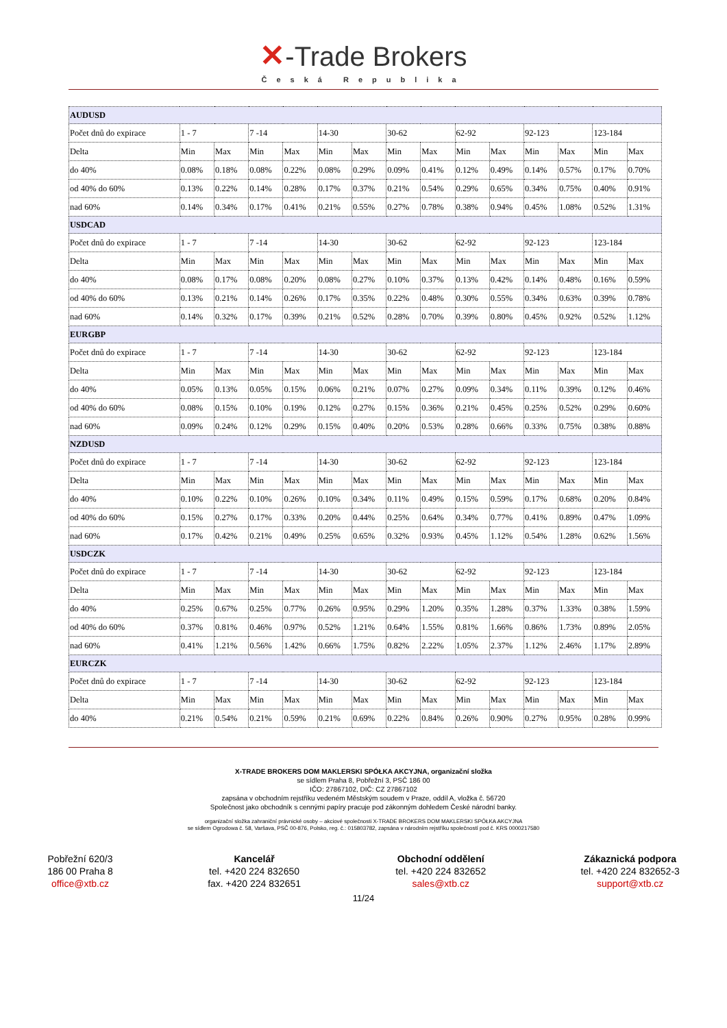✕-Trade Brokers
Česká Republika
| AUDUSD | | | | | | | | | | | | | | |
| Počet dnů do expirace | 1 - 7 | | 7 -14 | | 14-30 | | 30-62 | | 62-92 | | 92-123 | | 123-184 | |
| Delta | Min | Max | Min | Max | Min | Max | Min | Max | Min | Max | Min | Max | Min | Max |
| do 40% | 0.08% | 0.18% | 0.08% | 0.22% | 0.08% | 0.29% | 0.09% | 0.41% | 0.12% | 0.49% | 0.14% | 0.57% | 0.17% | 0.70% |
| od 40% do 60% | 0.13% | 0.22% | 0.14% | 0.28% | 0.17% | 0.37% | 0.21% | 0.54% | 0.29% | 0.65% | 0.34% | 0.75% | 0.40% | 0.91% |
| nad 60% | 0.14% | 0.34% | 0.17% | 0.41% | 0.21% | 0.55% | 0.27% | 0.78% | 0.38% | 0.94% | 0.45% | 1.08% | 0.52% | 1.31% |
| USDCAD | | | | | | | | | | | | | | |
| Počet dnů do expirace | 1 - 7 | | 7 -14 | | 14-30 | | 30-62 | | 62-92 | | 92-123 | | 123-184 | |
| Delta | Min | Max | Min | Max | Min | Max | Min | Max | Min | Max | Min | Max | Min | Max |
| do 40% | 0.08% | 0.17% | 0.08% | 0.20% | 0.08% | 0.27% | 0.10% | 0.37% | 0.13% | 0.42% | 0.14% | 0.48% | 0.16% | 0.59% |
| od 40% do 60% | 0.13% | 0.21% | 0.14% | 0.26% | 0.17% | 0.35% | 0.22% | 0.48% | 0.30% | 0.55% | 0.34% | 0.63% | 0.39% | 0.78% |
| nad 60% | 0.14% | 0.32% | 0.17% | 0.39% | 0.21% | 0.52% | 0.28% | 0.70% | 0.39% | 0.80% | 0.45% | 0.92% | 0.52% | 1.12% |
| EURGBP | | | | | | | | | | | | | | |
| Počet dnů do expirace | 1 - 7 | | 7 -14 | | 14-30 | | 30-62 | | 62-92 | | 92-123 | | 123-184 | |
| Delta | Min | Max | Min | Max | Min | Max | Min | Max | Min | Max | Min | Max | Min | Max |
| do 40% | 0.05% | 0.13% | 0.05% | 0.15% | 0.06% | 0.21% | 0.07% | 0.27% | 0.09% | 0.34% | 0.11% | 0.39% | 0.12% | 0.46% |
| od 40% do 60% | 0.08% | 0.15% | 0.10% | 0.19% | 0.12% | 0.27% | 0.15% | 0.36% | 0.21% | 0.45% | 0.25% | 0.52% | 0.29% | 0.60% |
| nad 60% | 0.09% | 0.24% | 0.12% | 0.29% | 0.15% | 0.40% | 0.20% | 0.53% | 0.28% | 0.66% | 0.33% | 0.75% | 0.38% | 0.88% |
| NZDUSD | | | | | | | | | | | | | | |
| Počet dnů do expirace | 1 - 7 | | 7 -14 | | 14-30 | | 30-62 | | 62-92 | | 92-123 | | 123-184 | |
| Delta | Min | Max | Min | Max | Min | Max | Min | Max | Min | Max | Min | Max | Min | Max |
| do 40% | 0.10% | 0.22% | 0.10% | 0.26% | 0.10% | 0.34% | 0.11% | 0.49% | 0.15% | 0.59% | 0.17% | 0.68% | 0.20% | 0.84% |
| od 40% do 60% | 0.15% | 0.27% | 0.17% | 0.33% | 0.20% | 0.44% | 0.25% | 0.64% | 0.34% | 0.77% | 0.41% | 0.89% | 0.47% | 1.09% |
| nad 60% | 0.17% | 0.42% | 0.21% | 0.49% | 0.25% | 0.65% | 0.32% | 0.93% | 0.45% | 1.12% | 0.54% | 1.28% | 0.62% | 1.56% |
| USDCZK | | | | | | | | | | | | | | |
| Počet dnů do expirace | 1 - 7 | | 7 -14 | | 14-30 | | 30-62 | | 62-92 | | 92-123 | | 123-184 | |
| Delta | Min | Max | Min | Max | Min | Max | Min | Max | Min | Max | Min | Max | Min | Max |
| do 40% | 0.25% | 0.67% | 0.25% | 0.77% | 0.26% | 0.95% | 0.29% | 1.20% | 0.35% | 1.28% | 0.37% | 1.33% | 0.38% | 1.59% |
| od 40% do 60% | 0.37% | 0.81% | 0.46% | 0.97% | 0.52% | 1.21% | 0.64% | 1.55% | 0.81% | 1.66% | 0.86% | 1.73% | 0.89% | 2.05% |
| nad 60% | 0.41% | 1.21% | 0.56% | 1.42% | 0.66% | 1.75% | 0.82% | 2.22% | 1.05% | 2.37% | 1.12% | 2.46% | 1.17% | 2.89% |
| EURCZK | | | | | | | | | | | | | | |
| Počet dnů do expirace | 1 - 7 | | 7 -14 | | 14-30 | | 30-62 | | 62-92 | | 92-123 | | 123-184 | |
| Delta | Min | Max | Min | Max | Min | Max | Min | Max | Min | Max | Min | Max | Min | Max |
| do 40% | 0.21% | 0.54% | 0.21% | 0.59% | 0.21% | 0.69% | 0.22% | 0.84% | 0.26% | 0.90% | 0.27% | 0.95% | 0.28% | 0.99% |
X-TRADE BROKERS DOM MAKLERSKI SPÓŁKA AKCYJNA, organizační složka
se sídlem Praha 8, Pobřežní 3, PSČ 186 00
IČO: 27867102, DIČ: CZ 27867102
zapsána v obchodním rejstříku vedeném Městským soudem v Praze, oddíl A, vložka č. 56720
Společnost jako obchodník s cennými papíry pracuje pod zákonným dohledem České národní banky.
organizační složka zahraniční právnické osoby – akciové společnosti X-TRADE BROKERS DOM MAKLERSKI SPÓŁKA AKCYJNA
se sídlem Ogrodowa č. 58, Varšava, PSČ 00-876, Polsko, reg. č.: 015803782, zapsána v národním rejstříku společností pod č. KRS 0000217580
Pobřežní 620/3
186 00 Praha 8
office@xtb.cz
Kancelář
tel. +420 224 832650
fax. +420 224 832651
Obchodní oddělení
tel. +420 224 832652
sales@xtb.cz
Zákaznická podpora
tel. +420 224 832652-3
support@xtb.cz
11/24